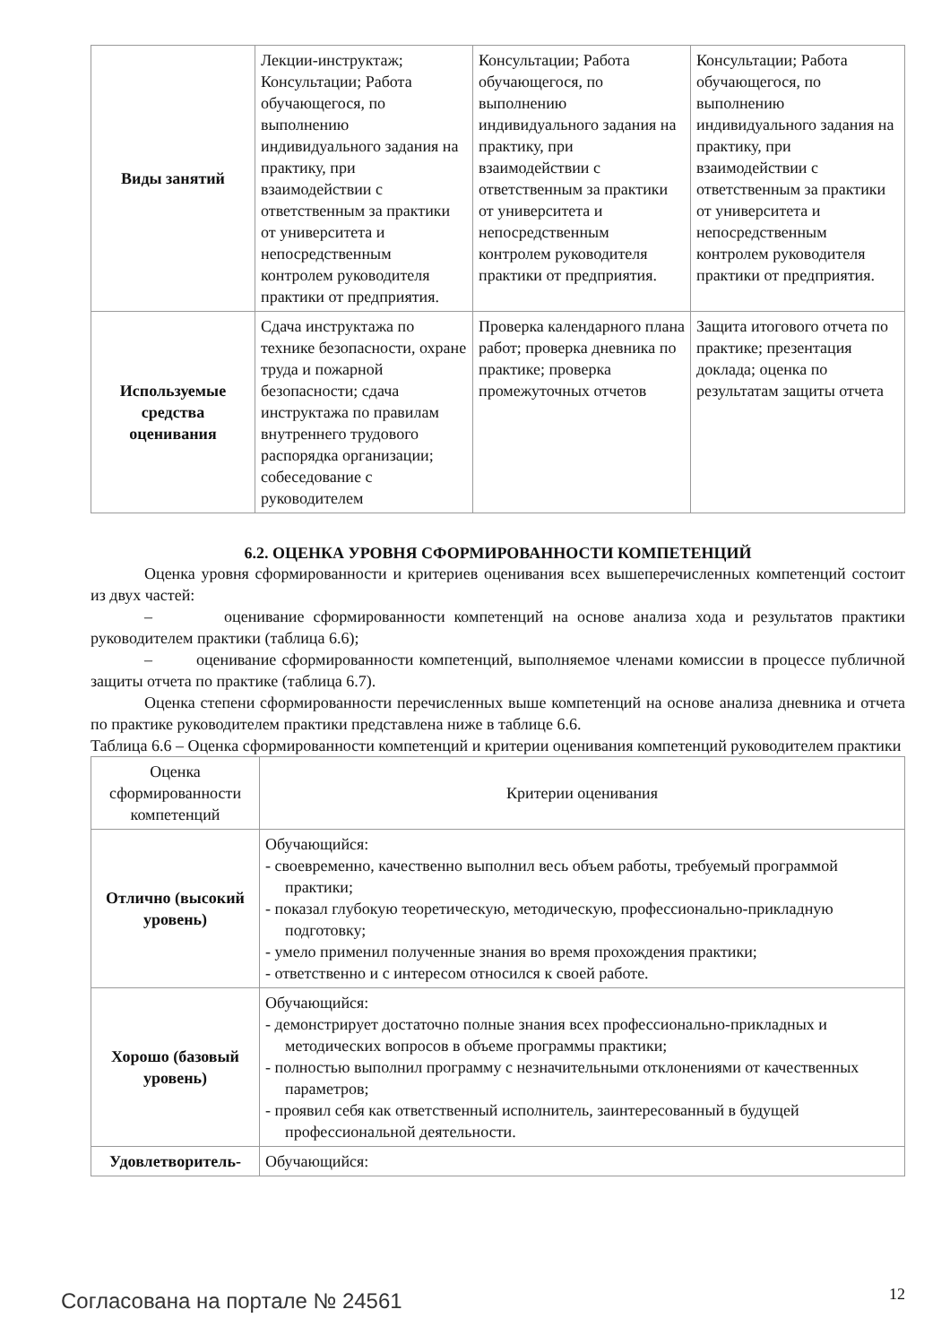| Виды занятий | Лекции-инструктаж; Консультации; Работа обучающегося, по выполнению индивидуального задания на практику, при взаимодействии с ответственным за практики от университета и непосредственным контролем руководителя практики от предприятия. | Консультации; Работа обучающегося, по выполнению индивидуального задания на практику, при взаимодействии с ответственным за практики от университета и непосредственным контролем руководителя практики от предприятия. | Консультации; Работа обучающегося, по выполнению индивидуального задания на практику, при взаимодействии с ответственным за практики от университета и непосредственным контролем руководителя практики от предприятия. |
| Используемые средства оценивания | Сдача инструктажа по технике безопасности, охране труда и пожарной безопасности; сдача инструктажа по правилам внутреннего трудового распорядка организации; собеседование с руководителем | Проверка календарного плана работ; проверка дневника по практике; проверка промежуточных отчетов | Защита итогового отчета по практике; презентация доклада; оценка по результатам защиты отчета |
6.2. ОЦЕНКА УРОВНЯ СФОРМИРОВАННОСТИ КОМПЕТЕНЦИЙ
Оценка уровня сформированности и критериев оценивания всех вышеперечисленных компетенций состоит из двух частей:
– оценивание сформированности компетенций на основе анализа хода и результатов практики руководителем практики (таблица 6.6);
– оценивание сформированности компетенций, выполняемое членами комиссии в процессе публичной защиты отчета по практике (таблица 6.7).
Оценка степени сформированности перечисленных выше компетенций на основе анализа дневника и отчета по практике руководителем практики представлена ниже в таблице 6.6.
Таблица 6.6 – Оценка сформированности компетенций и критерии оценивания компетенций руководителем практики
| Оценка сформированности компетенций | Критерии оценивания |
| Отлично (высокий уровень) | Обучающийся: - своевременно, качественно выполнил весь объем работы, требуемый программой практики; - показал глубокую теоретическую, методическую, профессионально-прикладную подготовку; - умело применил полученные знания во время прохождения практики; - ответственно и с интересом относился к своей работе. |
| Хорошо (базовый уровень) | Обучающийся: - демонстрирует достаточно полные знания всех профессионально-прикладных и методических вопросов в объеме программы практики; - полностью выполнил программу с незначительными отклонениями от качественных параметров; - проявил себя как ответственный исполнитель, заинтересованный в будущей профессиональной деятельности. |
| Удовлетворитель- | Обучающийся: |
Согласована на портале № 24561 12